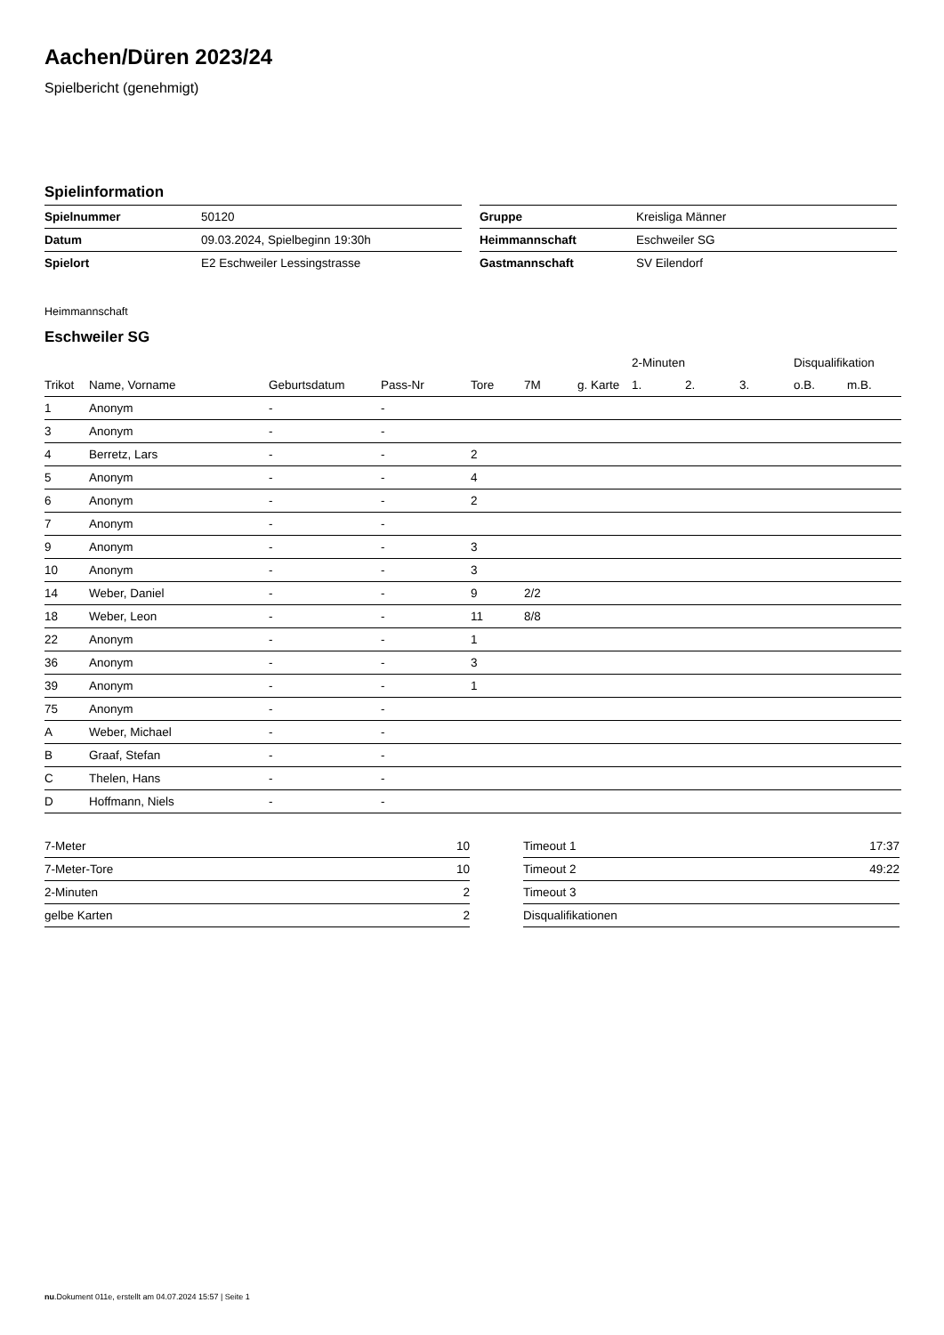Aachen/Düren 2023/24
Spielbericht (genehmigt)
Spielinformation
| Spielnummer | 50120 |
| Datum | 09.03.2024, Spielbeginn 19:30h |
| Spielort | E2 Eschweiler Lessingstrasse |
| Gruppe | Kreisliga Männer |
| Heimmannschaft | Eschweiler SG |
| Gastmannschaft | SV Eilendorf |
Heimmannschaft
Eschweiler SG
| | | | | | | | 2-Minuten | | | Disqualifikation | |
| --- | --- | --- | --- | --- | --- | --- | --- | --- | --- | --- | --- |
| Trikot | Name, Vorname | Geburtsdatum | Pass-Nr | Tore | 7M | g. Karte | 1. | 2. | 3. | o.B. | m.B. |
| 1 | Anonym | - | - | | | | | | | | |
| 3 | Anonym | - | - | | | | | | | | |
| 4 | Berretz, Lars | - | - | 2 | | | | | | | |
| 5 | Anonym | - | - | 4 | | | | | | | |
| 6 | Anonym | - | - | 2 | | | | | | | |
| 7 | Anonym | - | - | | | | | | | | |
| 9 | Anonym | - | - | 3 | | | | | | | |
| 10 | Anonym | - | - | 3 | | | | | | | |
| 14 | Weber, Daniel | - | - | 9 | 2/2 | | | | | | |
| 18 | Weber, Leon | - | - | 11 | 8/8 | | | | | | |
| 22 | Anonym | - | - | 1 | | | | | | | |
| 36 | Anonym | - | - | 3 | | | | | | | |
| 39 | Anonym | - | - | 1 | | | | | | | |
| 75 | Anonym | - | - | | | | | | | | |
| A | Weber, Michael | - | - | | | | | | | | |
| B | Graaf, Stefan | - | - | | | | | | | | |
| C | Thelen, Hans | - | - | | | | | | | | |
| D | Hoffmann, Niels | - | - | | | | | | | | |
| 7-Meter | 10 |
| 7-Meter-Tore | 10 |
| 2-Minuten | 2 |
| gelbe Karten | 2 |
| Timeout 1 | 17:37 |
| Timeout 2 | 49:22 |
| Timeout 3 | |
| Disqualifikationen | |
nu.Dokument 011e, erstellt am 04.07.2024 15:57 | Seite 1